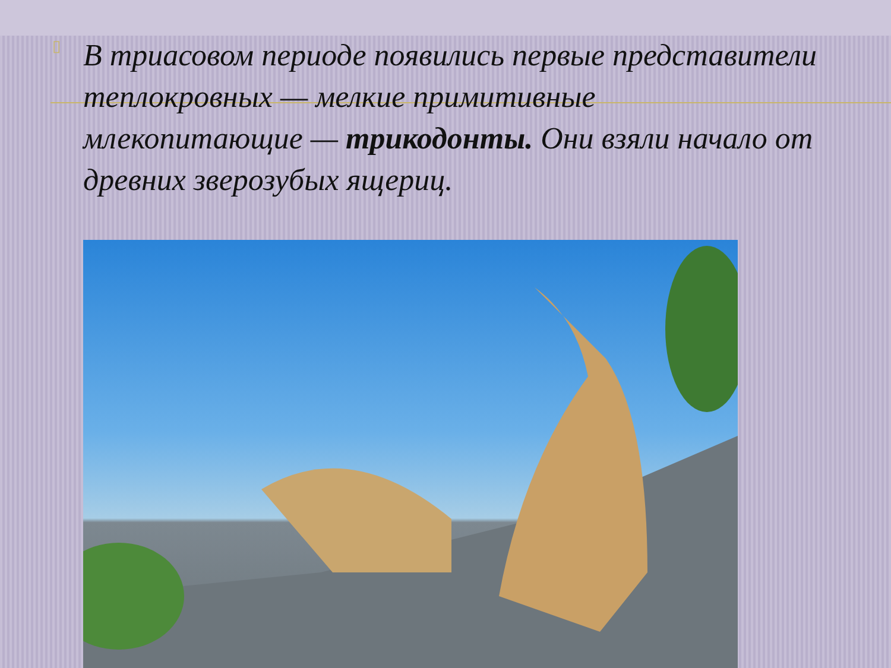▯
В триасовом периоде появились первые представители теплокровных — мелкие примитивные млекопитающие — трикодонты. Они взяли начало от древних зверозубых ящериц.